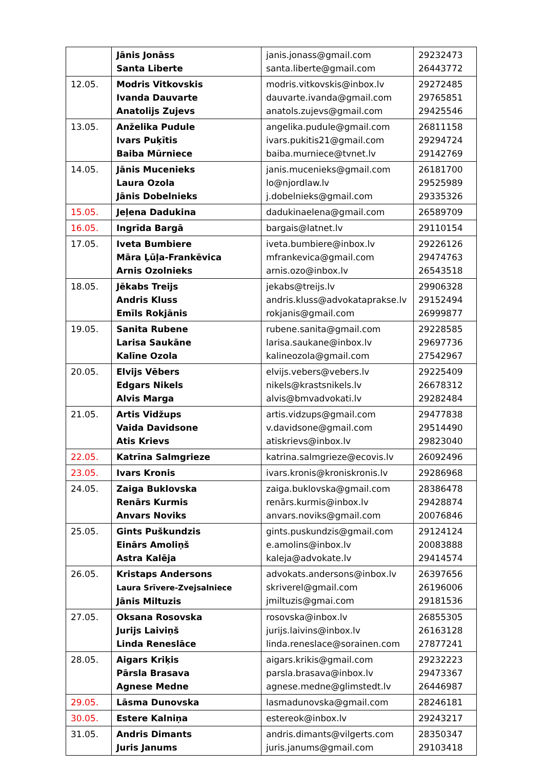| | Jānis Jonāss Santa Liberte | janis.jonass@gmail.com santa.liberte@gmail.com | 29232473 26443772 |
| 12.05. | Modris Vitkovskis Ivanda Dauvarte Anatolijs Zujevs | modris.vitkovskis@inbox.lv dauvarte.ivanda@gmail.com anatols.zujevs@gmail.com | 29272485 29765851 29425546 |
| 13.05. | Anželika Pudule Ivars Puķītis Baiba Mūrniece | angelika.pudule@gmail.com ivars.pukitis21@gmail.com baiba.murniece@tvnet.lv | 26811158 29294724 29142769 |
| 14.05. | Jānis Mucenieks Laura Ozola Jānis Dobelnieks | janis.mucenieks@gmail.com lo@njordlaw.lv j.dobelnieks@gmail.com | 26181700 29525989 29335326 |
| 15.05. | Jeļena Dadukina | dadukinaelena@gmail.com | 26589709 |
| 16.05. | Ingrīda Bargā | bargais@latnet.lv | 29110154 |
| 17.05. | Iveta Bumbiere Māra Ļūļa-Frankēvica Arnis Ozolnieks | iveta.bumbiere@inbox.lv mfrankevica@gmail.com arnis.ozo@inbox.lv | 29226126 29474763 26543518 |
| 18.05. | Jēkabs Treijs Andris Kluss Emīls Rokjānis | jekabs@treijs.lv andris.kluss@advokataprakse.lv rokjanis@gmail.com | 29906328 29152494 26999877 |
| 19.05. | Sanita Rubene Larisa Saukāne Kalīne Ozola | rubene.sanita@gmail.com larisa.saukane@inbox.lv kalineozola@gmail.com | 29228585 29697736 27542967 |
| 20.05. | Elvijs Vēbers Edgars Nikels Alvis Marga | elvijs.vebers@vebers.lv nikels@krastsnikels.lv alvis@bmvadvokati.lv | 29225409 26678312 29282484 |
| 21.05. | Artis Vidžups Vaida Davidsone Atis Krievs | artis.vidzups@gmail.com v.davidsone@gmail.com atiskrievs@inbox.lv | 29477838 29514490 29823040 |
| 22.05. | Katrīna Salmgrieze | katrina.salmgrieze@ecovis.lv | 26092496 |
| 23.05. | Ivars Kronis | ivars.kronis@kroniskronis.lv | 29286968 |
| 24.05. | Zaiga Buklovska Renārs Kurmis Anvars Noviks | zaiga.buklovska@gmail.com renārs.kurmis@inbox.lv anvars.noviks@gmail.com | 28386478 29428874 20076846 |
| 25.05. | Gints Puškundzis Einārs Amoliņš Astra Kalēja | gints.puskundzis@gmail.com e.amolins@inbox.lv kaleja@advokate.lv | 29124124 20083888 29414574 |
| 26.05. | Kristaps Andersons Laura Srīvere-Zvejsalniece Jānis Miltuzis | advokats.andersons@inbox.lv skriverel@gmail.com jmiltuzis@gmai.com | 26397656 26196006 29181536 |
| 27.05. | Oksana Rosovska Jurijs Laiviņš Linda Reneslāce | rosovska@inbox.lv jurijs.laivins@inbox.lv linda.reneslace@sorainen.com | 26855305 26163128 27877241 |
| 28.05. | Aigars Kriķis Pārsla Brasava Agnese Medne | aigars.krikis@gmail.com parsla.brasava@inbox.lv agnese.medne@glimstedt.lv | 29232223 29473367 26446987 |
| 29.05. | Lāsma Dunovska | lasmadunovska@gmail.com | 28246181 |
| 30.05. | Estere Kalniņa | estereok@inbox.lv | 29243217 |
| 31.05. | Andris Dimants Juris Janums | andris.dimants@vilgerts.com juris.janums@gmail.com | 28350347 29103418 |